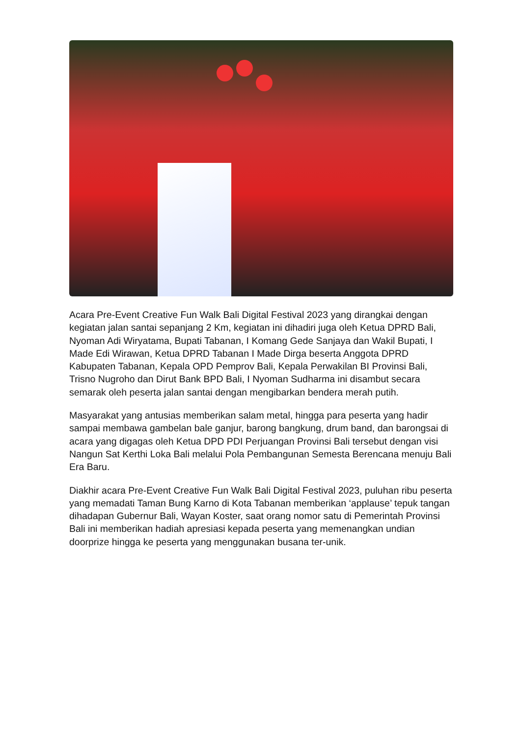Acara Pre-Event Creative Fun Walk Bali Digital Festival 2023 yang dirangkai dengan kegiatan jalan santai sepanjang 2 Km, kegiatan ini dihadiri juga oleh Ketua DPRD Bali, Nyoman Adi Wiryatama, Bupati Tabanan, I Komang Gede Sanjaya dan Wakil Bupati, I Made Edi Wirawan, Ketua DPRD Tabanan I Made Dirga beserta Anggota DPRD Kabupaten Tabanan, Kepala OPD Pemprov Bali, Kepala Perwakilan BI Provinsi Bali, Trisno Nugroho dan Dirut Bank BPD Bali, I Nyoman Sudharma ini disambut secara semarak oleh peserta jalan santai dengan mengibarkan bendera merah putih.
Masyarakat yang antusias memberikan salam metal, hingga para peserta yang hadir sampai membawa gambelan bale ganjur, barong bangkung, drum band, dan barongsai di acara yang digagas oleh Ketua DPD PDI Perjuangan Provinsi Bali tersebut dengan visi Nangun Sat Kerthi Loka Bali melalui Pola Pembangunan Semesta Berencana menuju Bali Era Baru.
Diakhir acara Pre-Event Creative Fun Walk Bali Digital Festival 2023, puluhan ribu peserta yang memadati Taman Bung Karno di Kota Tabanan memberikan ‘applause’ tepuk tangan dihadapan Gubernur Bali, Wayan Koster, saat orang nomor satu di Pemerintah Provinsi Bali ini memberikan hadiah apresiasi kepada peserta yang memenangkan undian doorprize hingga ke peserta yang menggunakan busana ter-unik.